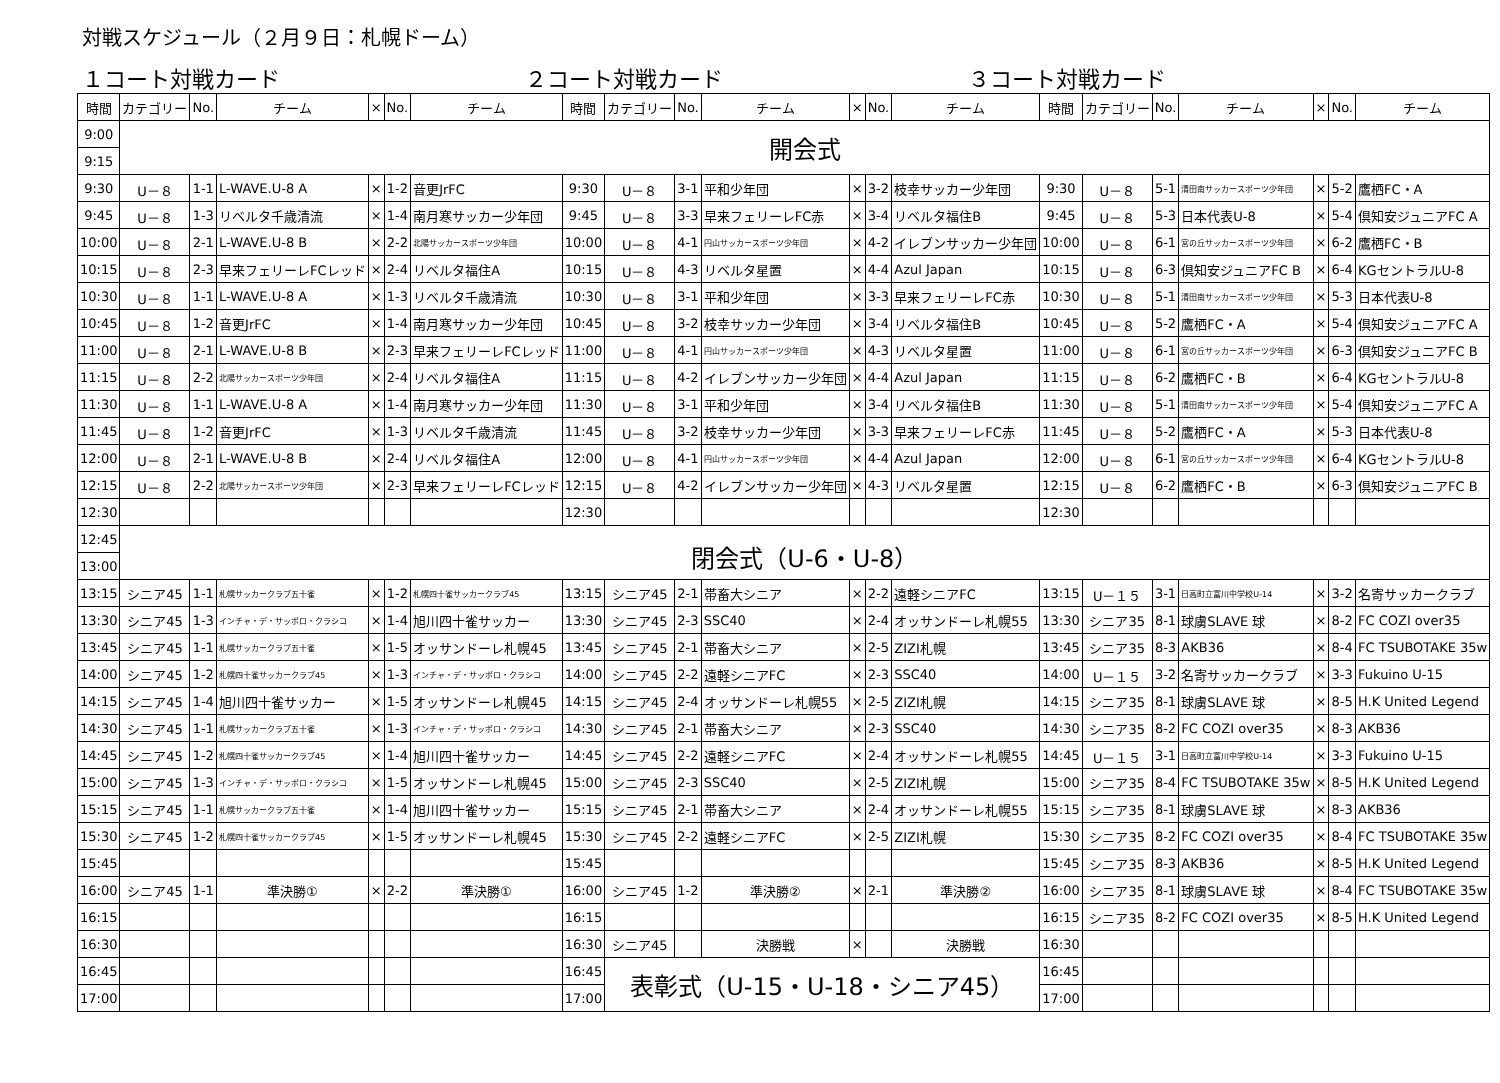対戦スケジュール（２月９日：札幌ドーム）
１コート対戦カード ２コート対戦カード ３コート対戦カード
| 時間 | カテゴリー | No. | チーム | × | No. | チーム | 時間 | カテゴリー | No. | チーム | × | No. | チーム | 時間 | カテゴリー | No. | チーム | × | No. | チーム |
| --- | --- | --- | --- | --- | --- | --- | --- | --- | --- | --- | --- | --- | --- | --- | --- | --- | --- | --- | --- | --- |
| 9:00 | 開会式 | | | | | | | | | | | | | | | | | | | |
| 9:15 | | | | | | | | | | | | | | | | | | | | |
| 9:30 | U－８ | 1-1 | L-WAVE.U-8 A | × | 1-2 | 音更JrFC | 9:30 | U－８ | 3-1 | 平和少年団 | × | 3-2 | 枝幸サッカー少年団 | 9:30 | U－８ | 5-1 | 清田南サッカースポーツ少年団 | × | 5-2 | 鷹栖FC・A |
| 9:45 | U－８ | 1-3 | リベルタ千歳清流 | × | 1-4 | 南月寒サッカー少年団 | 9:45 | U－８ | 3-3 | 早来フェリーレFC赤 | × | 3-4 | リベルタ福住B | 9:45 | U－８ | 5-3 | 日本代表U-8 | × | 5-4 | 倶知安ジュニアFC A |
| 10:00 | U－８ | 2-1 | L-WAVE.U-8 B | × | 2-2 | 北陽サッカースポーツ少年団 | 10:00 | U－８ | 4-1 | 円山サッカースポーツ少年団 | × | 4-2 | イレブンサッカー少年団 | 10:00 | U－８ | 6-1 | 宮の丘サッカースポーツ少年団 | × | 6-2 | 鷹栖FC・B |
| 10:15 | U－８ | 2-3 | 早来フェリーレFCレッド | × | 2-4 | リベルタ福住A | 10:15 | U－８ | 4-3 | リベルタ星置 | × | 4-4 | Azul Japan | 10:15 | U－８ | 6-3 | 倶知安ジュニアFC B | × | 6-4 | KGセントラルU-8 |
| 10:30 | U－８ | 1-1 | L-WAVE.U-8 A | × | 1-3 | リベルタ千歳清流 | 10:30 | U－８ | 3-1 | 平和少年団 | × | 3-3 | 早来フェリーレFC赤 | 10:30 | U－８ | 5-1 | 清田南サッカースポーツ少年団 | × | 5-3 | 日本代表U-8 |
| 10:45 | U－８ | 1-2 | 音更JrFC | × | 1-4 | 南月寒サッカー少年団 | 10:45 | U－８ | 3-2 | 枝幸サッカー少年団 | × | 3-4 | リベルタ福住B | 10:45 | U－８ | 5-2 | 鷹栖FC・A | × | 5-4 | 倶知安ジュニアFC A |
| 11:00 | U－８ | 2-1 | L-WAVE.U-8 B | × | 2-3 | 早来フェリーレFCレッド | 11:00 | U－８ | 4-1 | 円山サッカースポーツ少年団 | × | 4-3 | リベルタ星置 | 11:00 | U－８ | 6-1 | 宮の丘サッカースポーツ少年団 | × | 6-3 | 倶知安ジュニアFC B |
| 11:15 | U－８ | 2-2 | 北陽サッカースポーツ少年団 | × | 2-4 | リベルタ福住A | 11:15 | U－８ | 4-2 | イレブンサッカー少年団 | × | 4-4 | Azul Japan | 11:15 | U－８ | 6-2 | 鷹栖FC・B | × | 6-4 | KGセントラルU-8 |
| 11:30 | U－８ | 1-1 | L-WAVE.U-8 A | × | 1-4 | 南月寒サッカー少年団 | 11:30 | U－８ | 3-1 | 平和少年団 | × | 3-4 | リベルタ福住B | 11:30 | U－８ | 5-1 | 清田南サッカースポーツ少年団 | × | 5-4 | 倶知安ジュニアFC A |
| 11:45 | U－８ | 1-2 | 音更JrFC | × | 1-3 | リベルタ千歳清流 | 11:45 | U－８ | 3-2 | 枝幸サッカー少年団 | × | 3-3 | 早来フェリーレFC赤 | 11:45 | U－８ | 5-2 | 鷹栖FC・A | × | 5-3 | 日本代表U-8 |
| 12:00 | U－８ | 2-1 | L-WAVE.U-8 B | × | 2-4 | リベルタ福住A | 12:00 | U－８ | 4-1 | 円山サッカースポーツ少年団 | × | 4-4 | Azul Japan | 12:00 | U－８ | 6-1 | 宮の丘サッカースポーツ少年団 | × | 6-4 | KGセントラルU-8 |
| 12:15 | U－８ | 2-2 | 北陽サッカースポーツ少年団 | × | 2-3 | 早来フェリーレFCレッド | 12:15 | U－８ | 4-2 | イレブンサッカー少年団 | × | 4-3 | リベルタ星置 | 12:15 | U－８ | 6-2 | 鷹栖FC・B | × | 6-3 | 倶知安ジュニアFC B |
| 12:30 | | | | | | | 12:30 | | | | | | | 12:30 | | | | | | |
| 12:45 | 閉会式（U-6・U-8） | | | | | | | | | | | | | | | | | | | |
| 13:00 | | | | | | | | | | | | | | | | | | | | |
| 13:15 | シニア45 | 1-1 | 札幌サッカークラブ五十雀 | × | 1-2 | 札幌四十雀サッカークラブ45 | 13:15 | シニア45 | 2-1 | 帯畜大シニア | × | 2-2 | 遠軽シニアFC | 13:15 | U－１５ | 3-1 | 日高町立富川中学校U-14 | × | 3-2 | 名寄サッカークラブ |
| 13:30 | シニア45 | 1-3 | インチャ・デ・サッポロ・クラシコ | × | 1-4 | 旭川四十雀サッカー | 13:30 | シニア45 | 2-3 | SSC40 | × | 2-4 | オッサンドーレ札幌55 | 13:30 | シニア35 | 8-1 | 球虜SLAVE 球 | × | 8-2 | FC COZI over35 |
| 13:45 | シニア45 | 1-1 | 札幌サッカークラブ五十雀 | × | 1-5 | オッサンドーレ札幌45 | 13:45 | シニア45 | 2-1 | 帯畜大シニア | × | 2-5 | ZIZI札幌 | 13:45 | シニア35 | 8-3 | AKB36 | × | 8-4 | FC TSUBOTAKE 35w |
| 14:00 | シニア45 | 1-2 | 札幌四十雀サッカークラブ45 | × | 1-3 | インチャ・デ・サッポロ・クラシコ | 14:00 | シニア45 | 2-2 | 遠軽シニアFC | × | 2-3 | SSC40 | 14:00 | U－１５ | 3-2 | 名寄サッカークラブ | × | 3-3 | Fukuino U-15 |
| 14:15 | シニア45 | 1-4 | 旭川四十雀サッカー | × | 1-5 | オッサンドーレ札幌45 | 14:15 | シニア45 | 2-4 | オッサンドーレ札幌55 | × | 2-5 | ZIZI札幌 | 14:15 | シニア35 | 8-1 | 球虜SLAVE 球 | × | 8-5 | H.K United Legend |
| 14:30 | シニア45 | 1-1 | 札幌サッカークラブ五十雀 | × | 1-3 | インチャ・デ・サッポロ・クラシコ | 14:30 | シニア45 | 2-1 | 帯畜大シニア | × | 2-3 | SSC40 | 14:30 | シニア35 | 8-2 | FC COZI over35 | × | 8-3 | AKB36 |
| 14:45 | シニア45 | 1-2 | 札幌四十雀サッカークラブ45 | × | 1-4 | 旭川四十雀サッカー | 14:45 | シニア45 | 2-2 | 遠軽シニアFC | × | 2-4 | オッサンドーレ札幌55 | 14:45 | U－１５ | 3-1 | 日高町立富川中学校U-14 | × | 3-3 | Fukuino U-15 |
| 15:00 | シニア45 | 1-3 | インチャ・デ・サッポロ・クラシコ | × | 1-5 | オッサンドーレ札幌45 | 15:00 | シニア45 | 2-3 | SSC40 | × | 2-5 | ZIZI札幌 | 15:00 | シニア35 | 8-4 | FC TSUBOTAKE 35w | × | 8-5 | H.K United Legend |
| 15:15 | シニア45 | 1-1 | 札幌サッカークラブ五十雀 | × | 1-4 | 旭川四十雀サッカー | 15:15 | シニア45 | 2-1 | 帯畜大シニア | × | 2-4 | オッサンドーレ札幌55 | 15:15 | シニア35 | 8-1 | 球虜SLAVE 球 | × | 8-3 | AKB36 |
| 15:30 | シニア45 | 1-2 | 札幌四十雀サッカークラブ45 | × | 1-5 | オッサンドーレ札幌45 | 15:30 | シニア45 | 2-2 | 遠軽シニアFC | × | 2-5 | ZIZI札幌 | 15:30 | シニア35 | 8-2 | FC COZI over35 | × | 8-4 | FC TSUBOTAKE 35w |
| 15:45 | | | | | | | 15:45 | | | | | | | 15:45 | シニア35 | 8-3 | AKB36 | × | 8-5 | H.K United Legend |
| 16:00 | シニア45 | 1-1 | 準決勝① | × | 2-2 | 準決勝① | 16:00 | シニア45 | 1-2 | 準決勝② | × | 2-1 | 準決勝② | 16:00 | シニア35 | 8-1 | 球虜SLAVE 球 | × | 8-4 | FC TSUBOTAKE 35w |
| 16:15 | | | | | | | 16:15 | | | | | | | 16:15 | シニア35 | 8-2 | FC COZI over35 | × | 8-5 | H.K United Legend |
| 16:30 | | | | | | | 16:30 | シニア45 | | 決勝戦 | × | | 決勝戦 | 16:30 | | | | | | |
| 16:45 | | | | | | | 16:45 | 表彰式（U-15・U-18・シニア45） | | | | | | 16:45 | | | | | | |
| 17:00 | | | | | | | 17:00 | | | | | | | 17:00 | | | | | | |